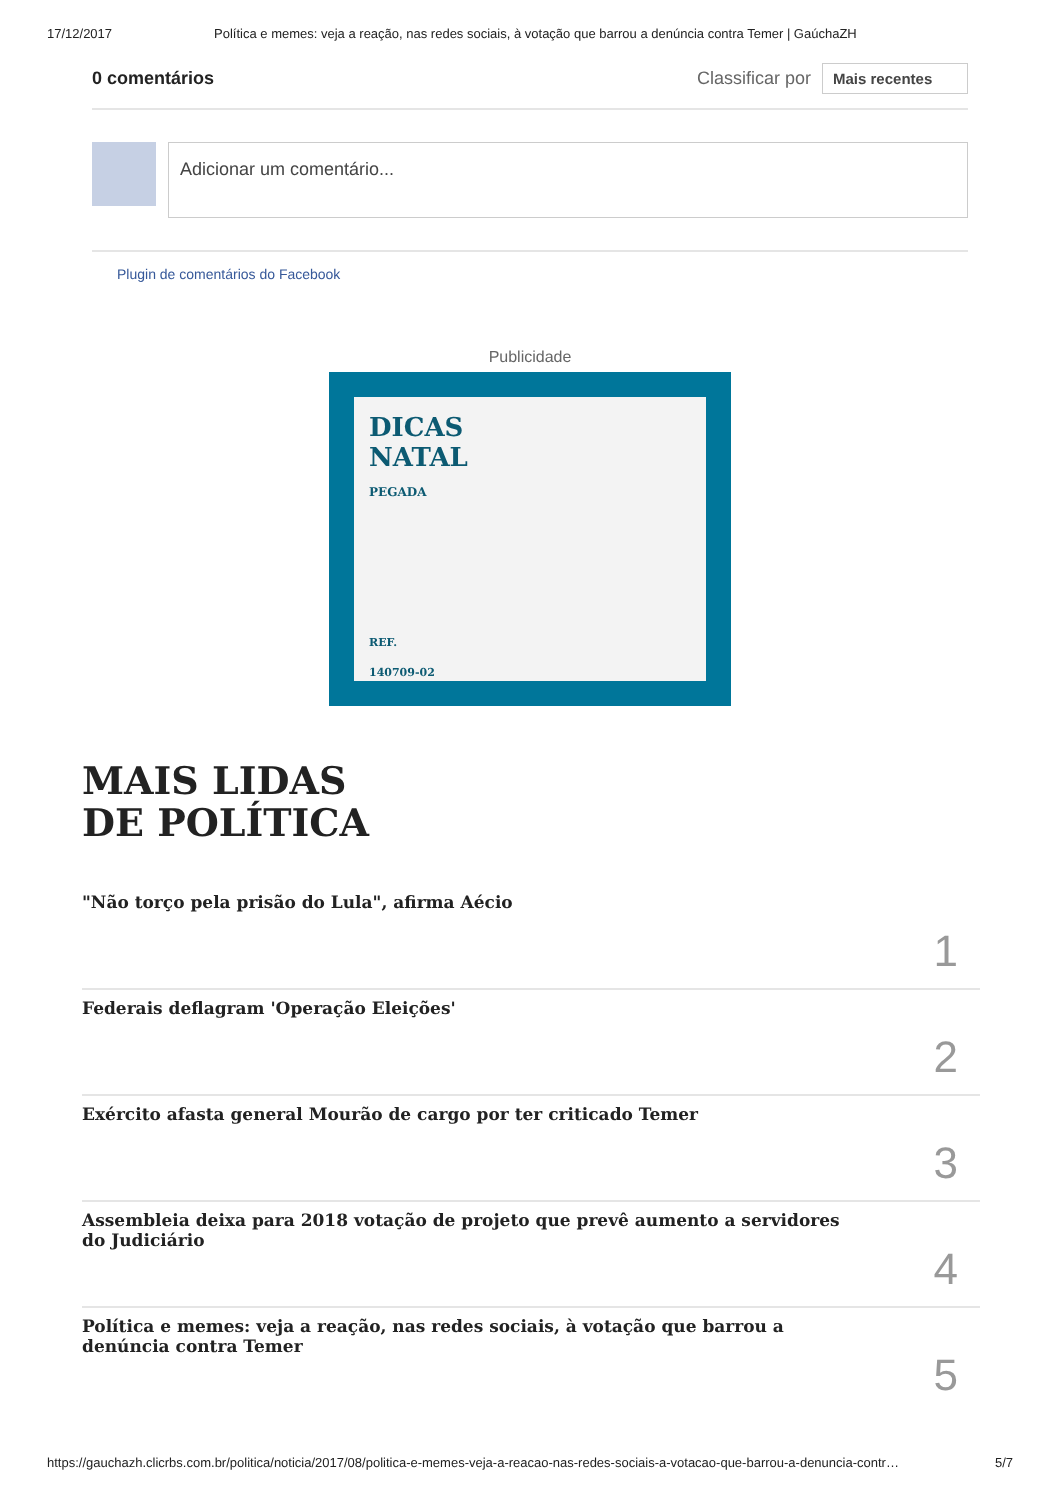17/12/2017 Política e memes: veja a reação, nas redes sociais, à votação que barrou a denúncia contra Temer | GaúchaZH
0 comentários Classificar por Mais recentes
Adicionar um comentário...
Plugin de comentários do Facebook
Publicidade
DICAS
NATAL
PEGADA
REF.
140709-02
MAIS LIDAS
DE POLÍTICA
"Não torço pela prisão do Lula", afirma Aécio 1
Federais deflagram 'Operação Eleições' 2
Exército afasta general Mourão de cargo por ter criticado Temer 3
Assembleia deixa para 2018 votação de projeto que prevê aumento a servidores do Judiciário 4
Política e memes: veja a reação, nas redes sociais, à votação que barrou a denúncia contra Temer 5
https://gauchazh.clicrbs.com.br/politica/noticia/2017/08/politica-e-memes-veja-a-reacao-nas-redes-sociais-a-votacao-que-barrou-a-denuncia-contr… 5/7